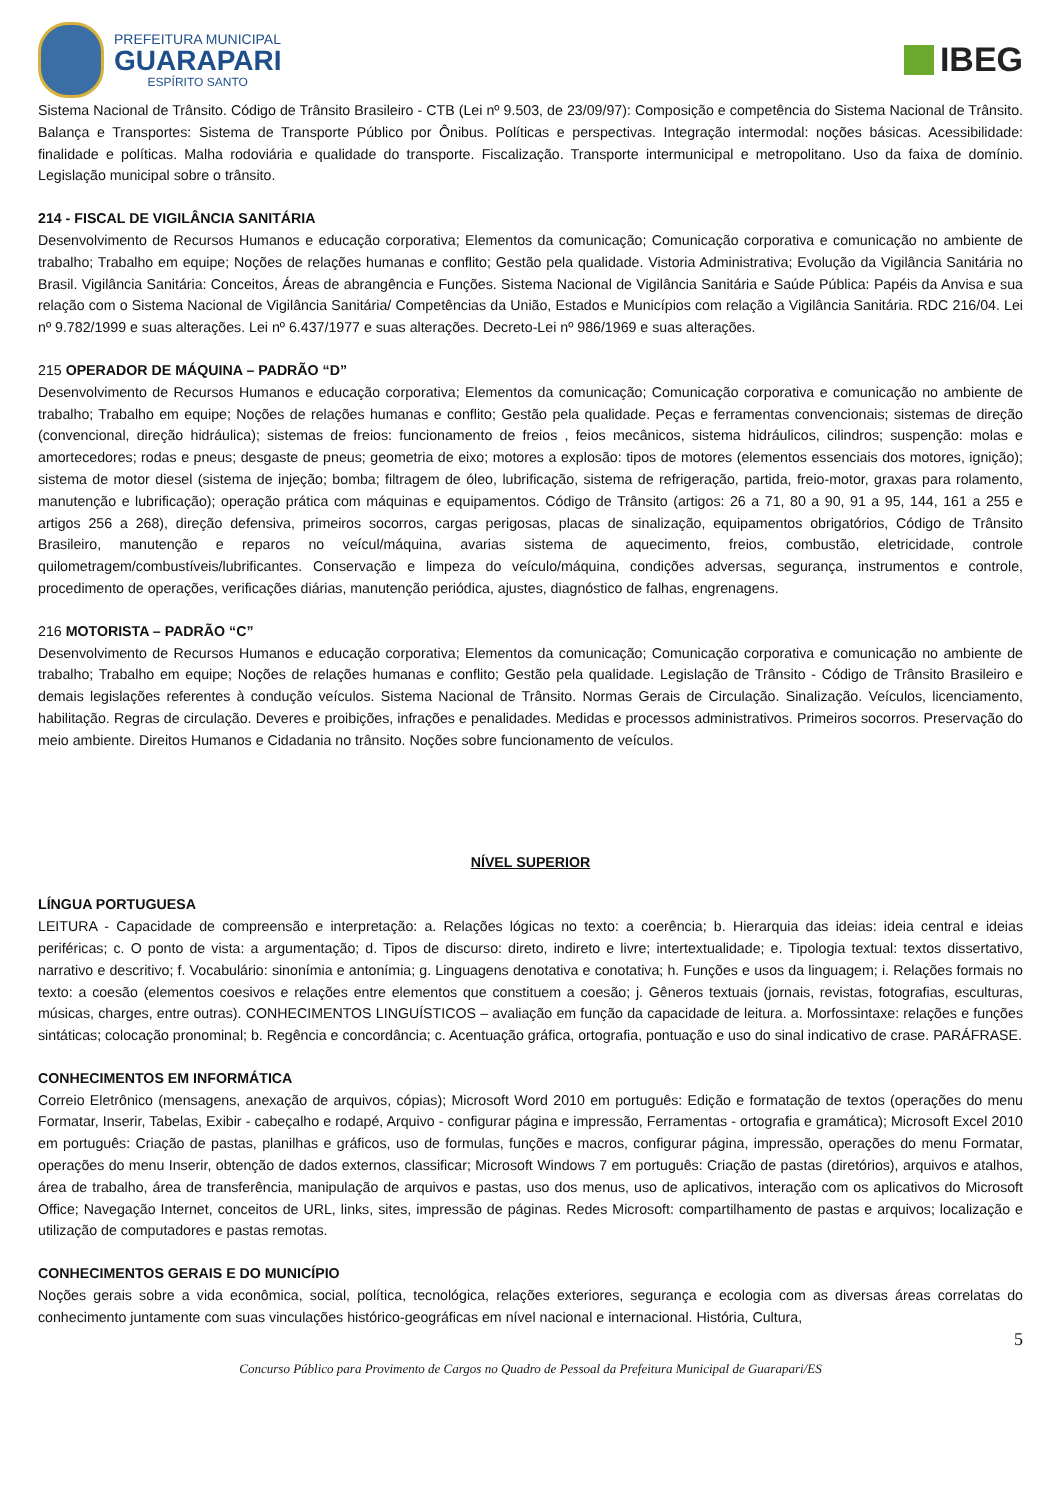PREFEITURA MUNICIPAL
GUARAPARI
ESPÍRITO SANTO
IBEG
Sistema Nacional de Trânsito. Código de Trânsito Brasileiro - CTB (Lei nº 9.503, de 23/09/97): Composição e competência do Sistema Nacional de Trânsito. Balança e Transportes: Sistema de Transporte Público por Ônibus. Políticas e perspectivas. Integração intermodal: noções básicas. Acessibilidade: finalidade e políticas. Malha rodoviária e qualidade do transporte. Fiscalização. Transporte intermunicipal e metropolitano. Uso da faixa de domínio. Legislação municipal sobre o trânsito.
214 - FISCAL DE VIGILÂNCIA SANITÁRIA
Desenvolvimento de Recursos Humanos e educação corporativa; Elementos da comunicação; Comunicação corporativa e comunicação no ambiente de trabalho; Trabalho em equipe; Noções de relações humanas e conflito; Gestão pela qualidade. Vistoria Administrativa; Evolução da Vigilância Sanitária no Brasil. Vigilância Sanitária: Conceitos, Áreas de abrangência e Funções. Sistema Nacional de Vigilância Sanitária e Saúde Pública: Papéis da Anvisa e sua relação com o Sistema Nacional de Vigilância Sanitária/ Competências da União, Estados e Municípios com relação a Vigilância Sanitária. RDC 216/04. Lei nº 9.782/1999 e suas alterações. Lei nº 6.437/1977 e suas alterações. Decreto-Lei nº 986/1969 e suas alterações.
215 OPERADOR DE MÁQUINA – PADRÃO “D”
Desenvolvimento de Recursos Humanos e educação corporativa; Elementos da comunicação; Comunicação corporativa e comunicação no ambiente de trabalho; Trabalho em equipe; Noções de relações humanas e conflito; Gestão pela qualidade. Peças e ferramentas convencionais; sistemas de direção (convencional, direção hidráulica); sistemas de freios: funcionamento de freios , feios mecânicos, sistema hidráulicos, cilindros; suspenção: molas e amortecedores; rodas e pneus; desgaste de pneus; geometria de eixo; motores a explosão: tipos de motores (elementos essenciais dos motores, ignição); sistema de motor diesel (sistema de injeção; bomba; filtragem de óleo, lubrificação, sistema de refrigeração, partida, freio-motor, graxas para rolamento, manutenção e lubrificação); operação prática com máquinas e equipamentos. Código de Trânsito (artigos: 26 a 71, 80 a 90, 91 a 95, 144, 161 a 255 e artigos 256 a 268), direção defensiva, primeiros socorros, cargas perigosas, placas de sinalização, equipamentos obrigatórios, Código de Trânsito Brasileiro, manutenção e reparos no veícul/máquina, avarias sistema de aquecimento, freios, combustão, eletricidade, controle quilometragem/combustíveis/lubrificantes. Conservação e limpeza do veículo/máquina, condições adversas, segurança, instrumentos e controle, procedimento de operações, verificações diárias, manutenção periódica, ajustes, diagnóstico de falhas, engrenagens.
216 MOTORISTA – PADRÃO “C”
Desenvolvimento de Recursos Humanos e educação corporativa; Elementos da comunicação; Comunicação corporativa e comunicação no ambiente de trabalho; Trabalho em equipe; Noções de relações humanas e conflito; Gestão pela qualidade. Legislação de Trânsito - Código de Trânsito Brasileiro e demais legislações referentes à condução veículos. Sistema Nacional de Trânsito. Normas Gerais de Circulação. Sinalização. Veículos, licenciamento, habilitação. Regras de circulação. Deveres e proibições, infrações e penalidades. Medidas e processos administrativos. Primeiros socorros. Preservação do meio ambiente. Direitos Humanos e Cidadania no trânsito. Noções sobre funcionamento de veículos.
NÍVEL SUPERIOR
LÍNGUA PORTUGUESA
LEITURA - Capacidade de compreensão e interpretação: a. Relações lógicas no texto: a coerência; b. Hierarquia das ideias: ideia central e ideias periféricas; c. O ponto de vista: a argumentação; d. Tipos de discurso: direto, indireto e livre; intertextualidade; e. Tipologia textual: textos dissertativo, narrativo e descritivo; f. Vocabulário: sinonímia e antonímia; g. Linguagens denotativa e conotativa; h. Funções e usos da linguagem; i. Relações formais no texto: a coesão (elementos coesivos e relações entre elementos que constituem a coesão; j. Gêneros textuais (jornais, revistas, fotografias, esculturas, músicas, charges, entre outras). CONHECIMENTOS LINGUÍSTICOS – avaliação em função da capacidade de leitura. a. Morfossintaxe: relações e funções sintáticas; colocação pronominal; b. Regência e concordância; c. Acentuação gráfica, ortografia, pontuação e uso do sinal indicativo de crase. PARÁFRASE.
CONHECIMENTOS EM INFORMÁTICA
Correio Eletrônico (mensagens, anexação de arquivos, cópias); Microsoft Word 2010 em português: Edição e formatação de textos (operações do menu Formatar, Inserir, Tabelas, Exibir - cabeçalho e rodapé, Arquivo - configurar página e impressão, Ferramentas - ortografia e gramática); Microsoft Excel 2010 em português: Criação de pastas, planilhas e gráficos, uso de formulas, funções e macros, configurar página, impressão, operações do menu Formatar, operações do menu Inserir, obtenção de dados externos, classificar; Microsoft Windows 7 em português: Criação de pastas (diretórios), arquivos e atalhos, área de trabalho, área de transferência, manipulação de arquivos e pastas, uso dos menus, uso de aplicativos, interação com os aplicativos do Microsoft Office; Navegação Internet, conceitos de URL, links, sites, impressão de páginas. Redes Microsoft: compartilhamento de pastas e arquivos; localização e utilização de computadores e pastas remotas.
CONHECIMENTOS GERAIS E DO MUNICÍPIO
Noções gerais sobre a vida econômica, social, política, tecnológica, relações exteriores, segurança e ecologia com as diversas áreas correlatas do conhecimento juntamente com suas vinculações histórico-geográficas em nível nacional e internacional. História, Cultura,
5
Concurso Público para Provimento de Cargos no Quadro de Pessoal da Prefeitura Municipal de Guarapari/ES